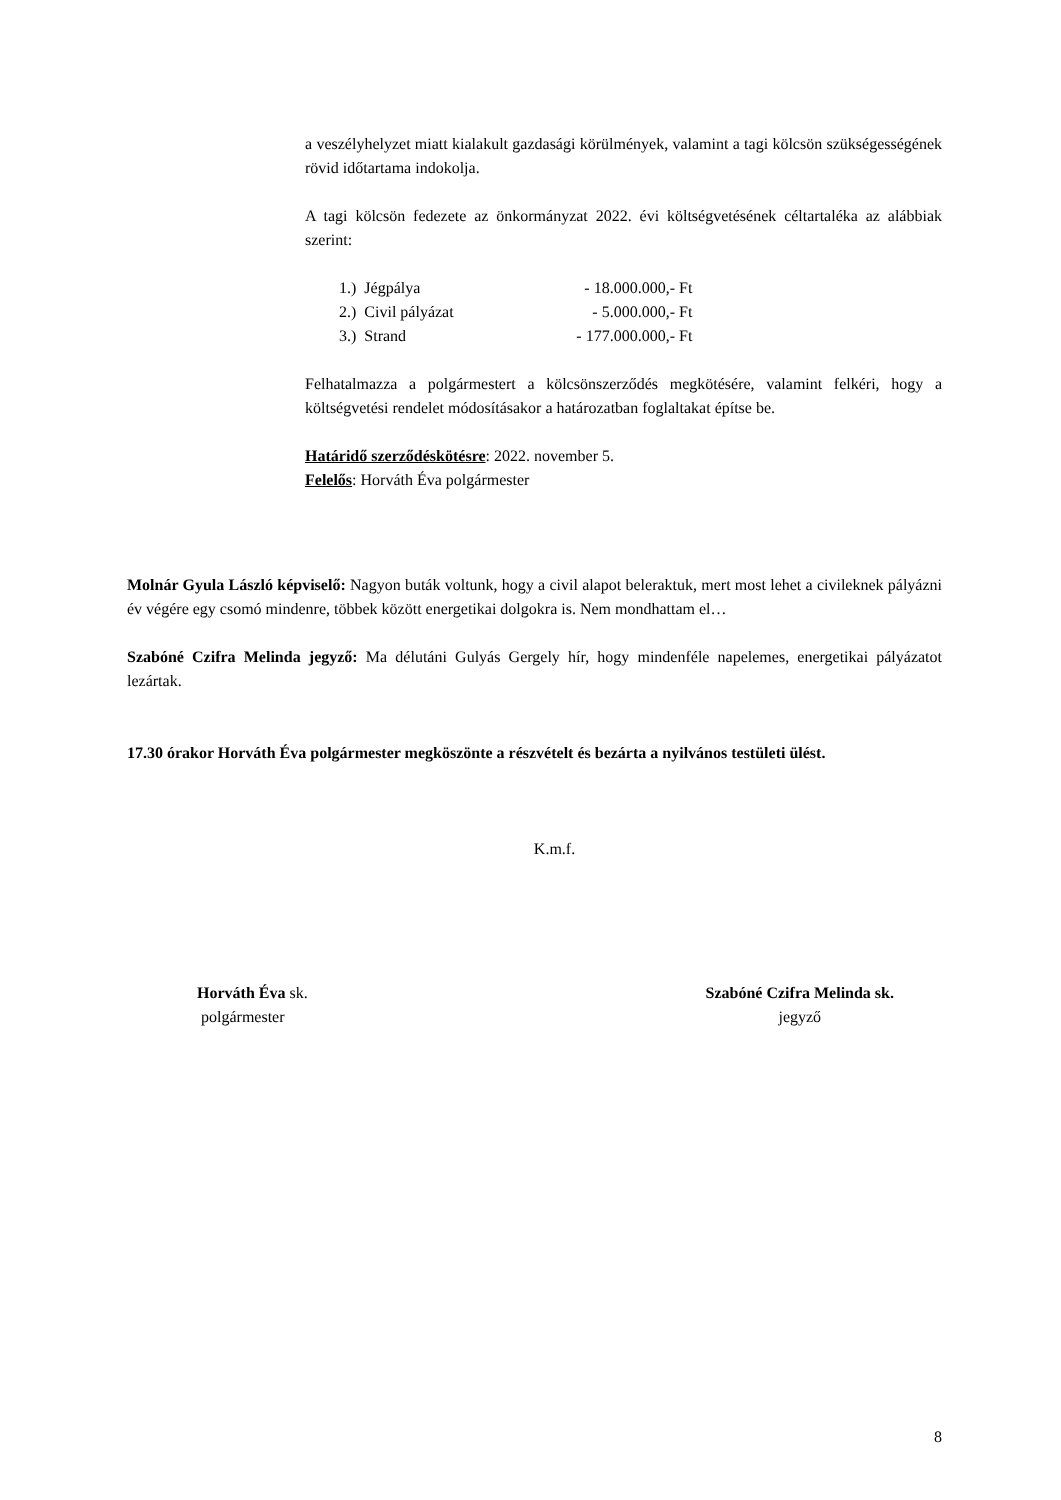a veszélyhelyzet miatt kialakult gazdasági körülmények, valamint a tagi kölcsön szükségességének rövid időtartama indokolja.
A tagi kölcsön fedezete az önkormányzat 2022. évi költségvetésének céltartaléka az alábbiak szerint:
| 1.) | Jégpálya | - 18.000.000,- Ft |
| 2.) | Civil pályázat | - 5.000.000,- Ft |
| 3.) | Strand | - 177.000.000,- Ft |
Felhatalmazza a polgármestert a kölcsönszerződés megkötésére, valamint felkéri, hogy a költségvetési rendelet módosításakor a határozatban foglaltakat építse be.
Határidő szerződéskötésre: 2022. november 5.
Felelős: Horváth Éva polgármester
Molnár Gyula László képviselő: Nagyon buták voltunk, hogy a civil alapot beleraktuk, mert most lehet a civileknek pályázni év végére egy csomó mindenre, többek között energetikai dolgokra is. Nem mondhattam el…
Szabóné Czifra Melinda jegyző: Ma délutáni Gulyás Gergely hír, hogy mindenféle napelemes, energetikai pályázatot lezártak.
17.30 órakor Horváth Éva polgármester megköszönte a részvételt és bezárta a nyilvános testületi ülést.
K.m.f.
Horváth Éva sk.
polgármester
Szabóné Czifra Melinda sk.
jegyző
8